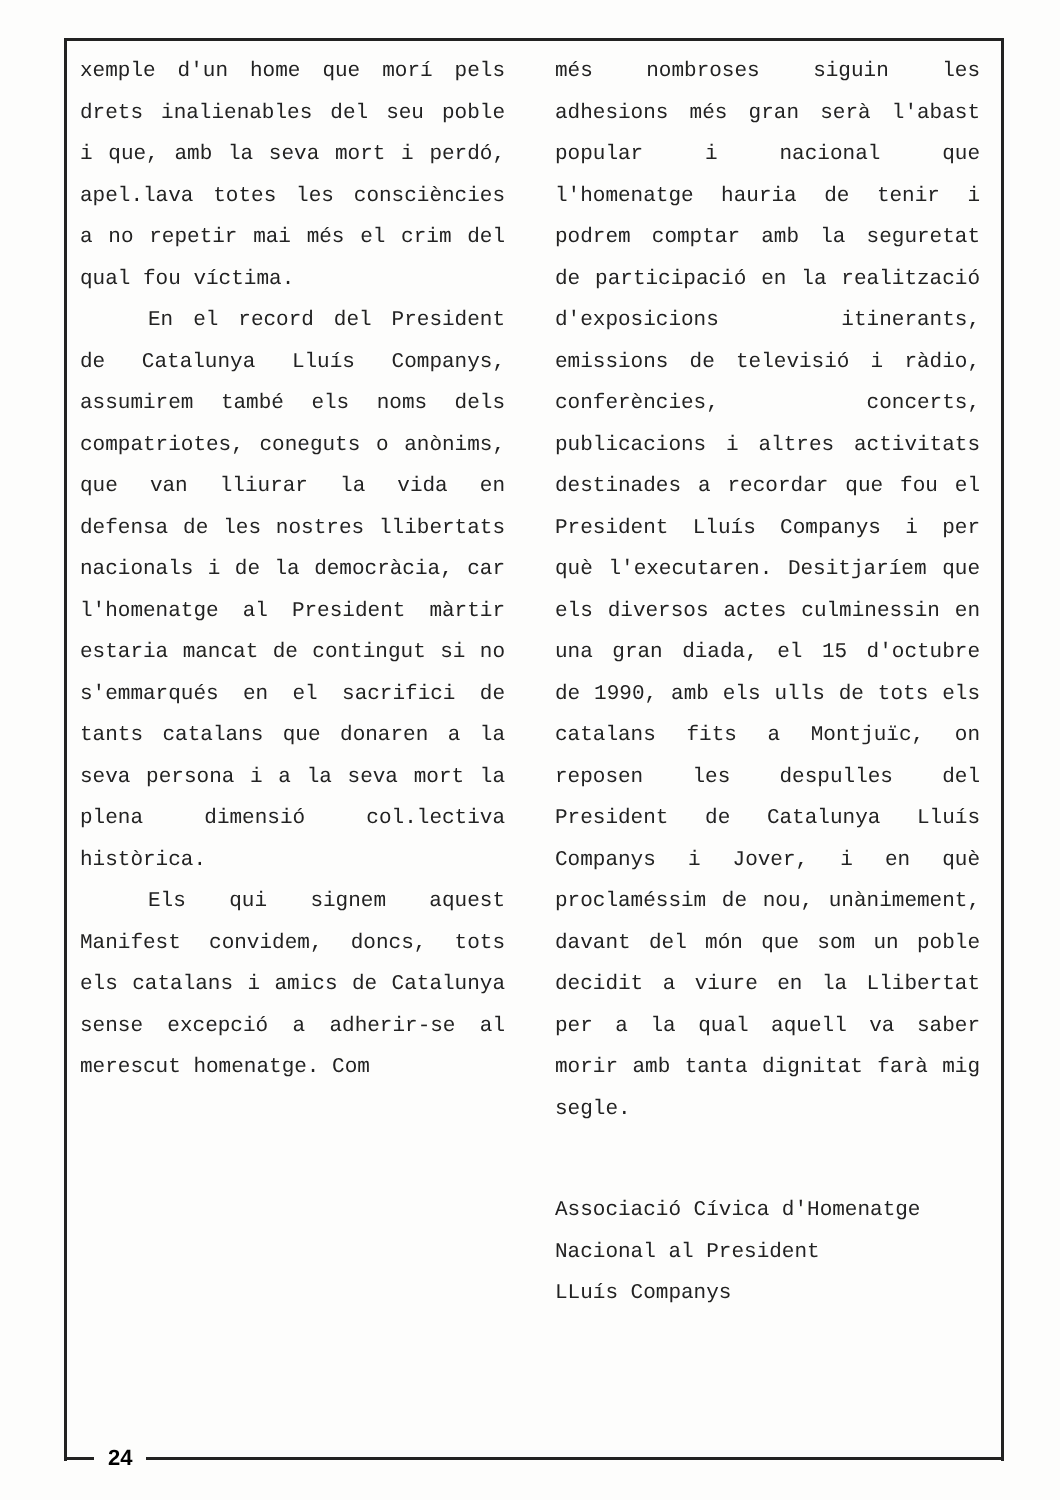xemple d'un home que morí pels drets inalienables del seu poble i que, amb la seva mort i perdó, apel.lava totes les consciències a no repetir mai més el crim del qual fou víctima.
En el record del President de Catalunya Lluís Companys, assumirem també els noms dels compatriotes, coneguts o anònims, que van lliurar la vida en defensa de les nostres llibertats nacionals i de la democràcia, car l'homenatge al President màrtir estaria mancat de contingut si no s'emmarqués en el sacrifici de tants catalans que donaren a la seva persona i a la seva mort la plena dimensió col.lectiva històrica.
Els qui signem aquest Manifest convidem, doncs, tots els catalans i amics de Catalunya sense excepció a adherir-se al merescut homenatge. Com
més nombroses siguin les adhesions més gran serà l'abast popular i nacional que l'homenatge hauria de tenir i podrem comptar amb la seguretat de participació en la realització d'exposicions itinerants, emissions de televisió i ràdio, conferències, concerts, publicacions i altres activitats destinades a recordar que fou el President Lluís Companys i per què l'executaren. Desitjaríem que els diversos actes culminessin en una gran diada, el 15 d'octubre de 1990, amb els ulls de tots els catalans fits a Montjuïc, on reposen les despulles del President de Catalunya Lluís Companys i Jover, i en què proclaméssim de nou, unànimement, davant del món que som un poble decidit a viure en la Llibertat per a la qual aquell va saber morir amb tanta dignitat farà mig segle.
Associació Cívica d'Homenatge
Nacional al President
LLuís Companys
24